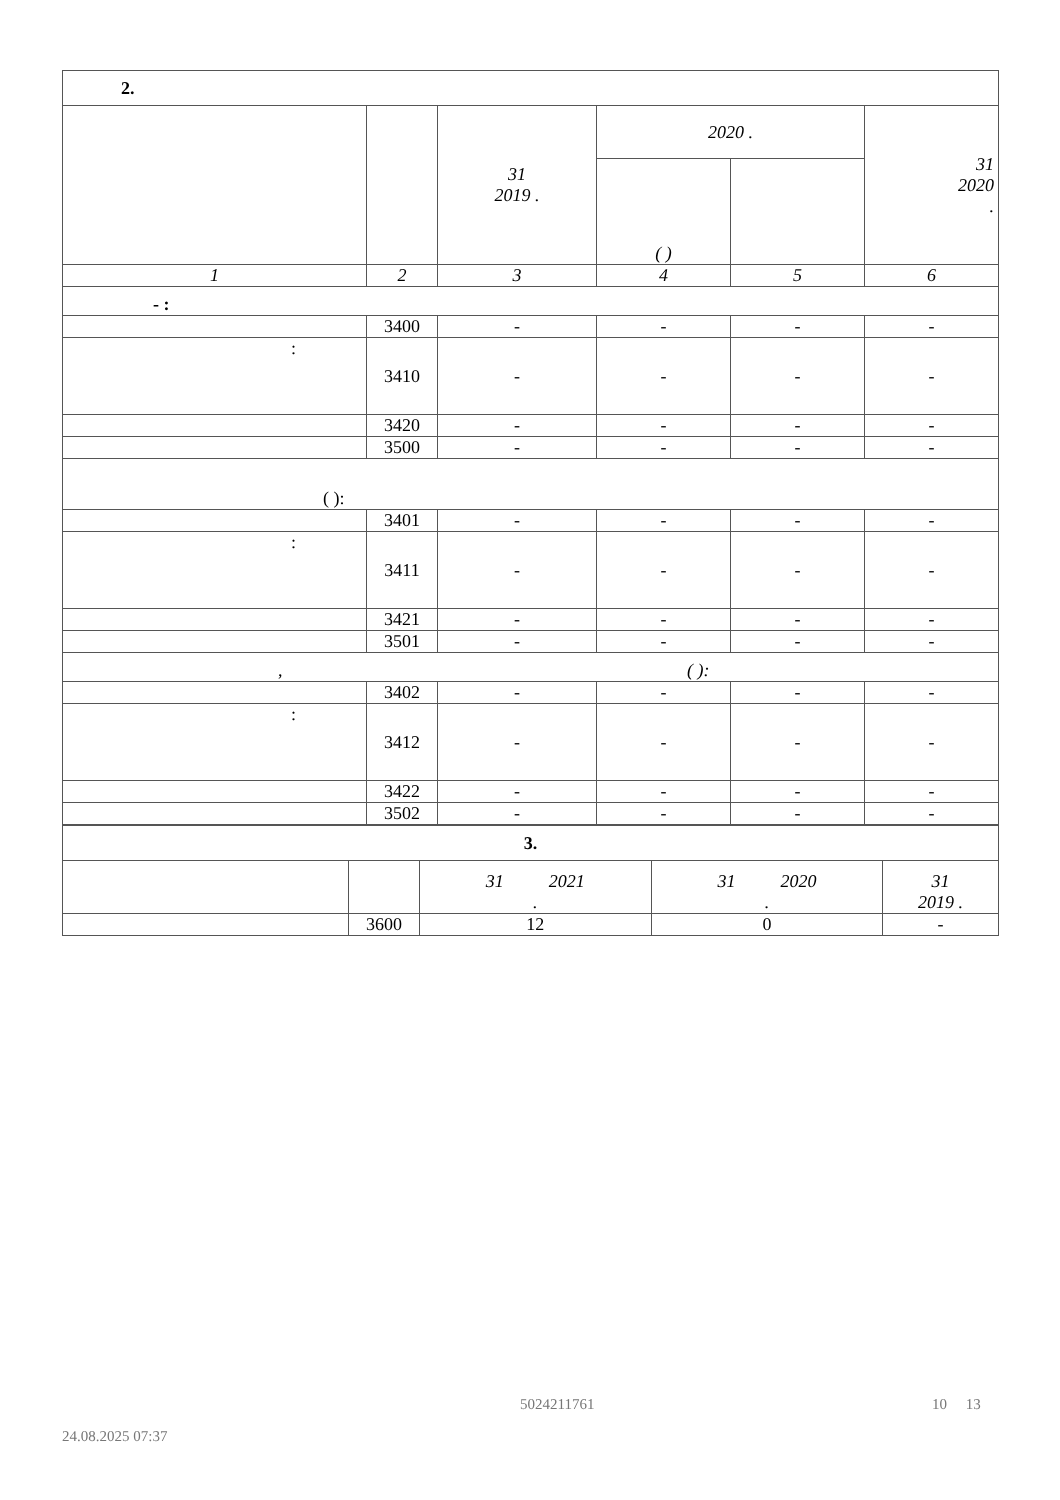| 2. | | | | | |
| | | 31 2019 . | 2020 . | | 31 2020 . |
| | | | ( ) | | |
| 1 | 2 | 3 | 4 | 5 | 6 |
| - : | | | | | |
| | 3400 | - | - | - | - |
| : | 3410 | - | - | - | - |
| | 3420 | - | - | - | - |
| | 3500 | - | - | - | - |
| ( ): | | | | | |
| | 3401 | - | - | - | - |
| : | 3411 | - | - | - | - |
| | 3421 | - | - | - | - |
| | 3501 | - | - | - | - |
| , ( ): | | | | | |
| | 3402 | - | - | - | - |
| : | 3412 | - | - | - | - |
| | 3422 | - | - | - | - |
| | 3502 | - | - | - | - |
| 3. | | | | |
| | | 31 2021 . | 31 2020 . | 31 2019 . |
| | 3600 | 12 | 0 | - |
5024211761 10 13
24.08.2025 07:37